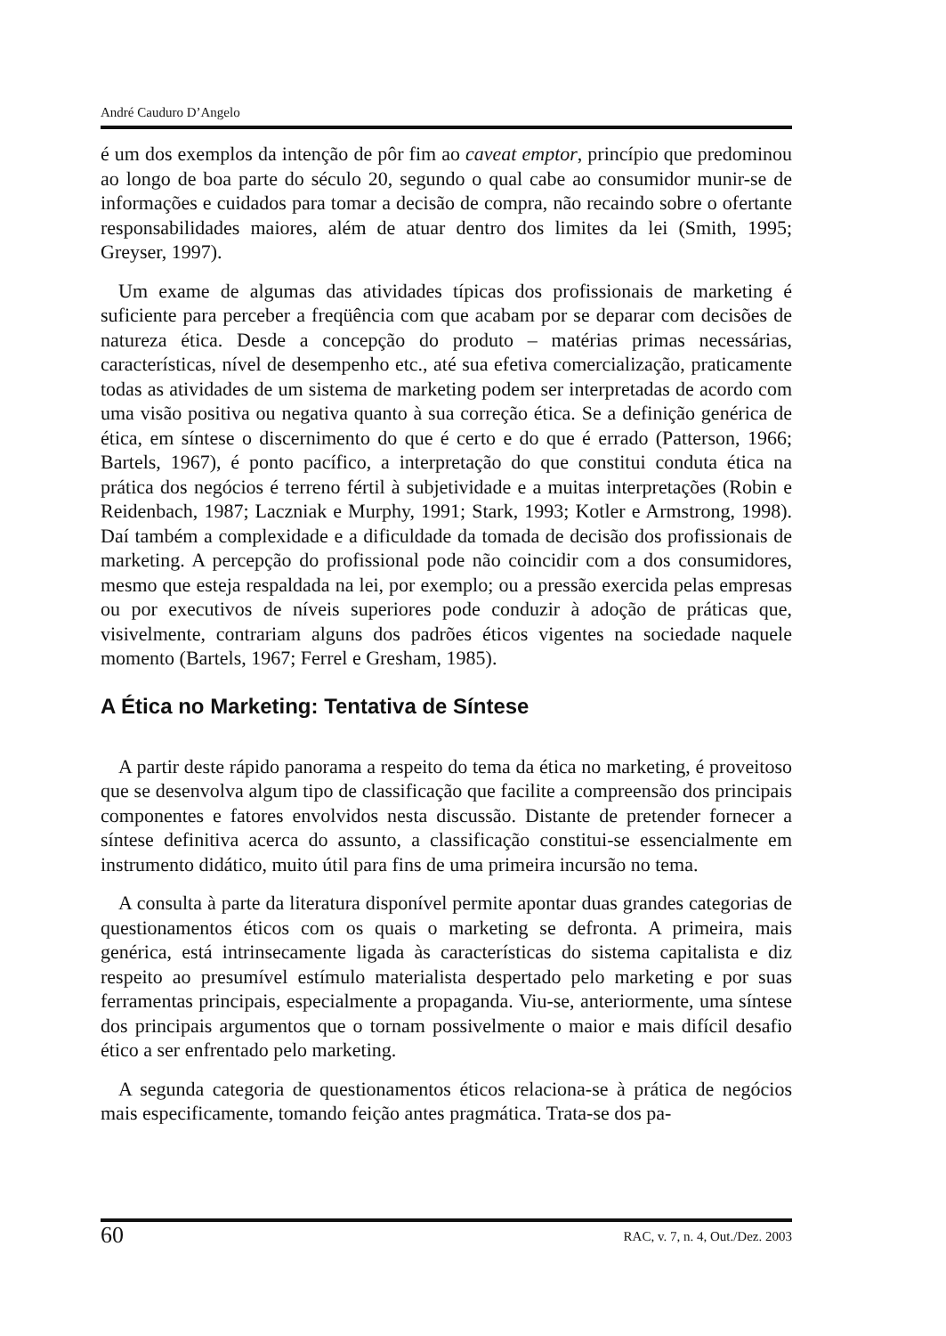André Cauduro D’Angelo
é um dos exemplos da intenção de pôr fim ao caveat emptor, princípio que predominou ao longo de boa parte do século 20, segundo o qual cabe ao consumidor munir-se de informações e cuidados para tomar a decisão de compra, não recaindo sobre o ofertante responsabilidades maiores, além de atuar dentro dos limites da lei (Smith, 1995; Greyser, 1997).
Um exame de algumas das atividades típicas dos profissionais de marketing é suficiente para perceber a freqüência com que acabam por se deparar com decisões de natureza ética. Desde a concepção do produto – matérias primas necessárias, características, nível de desempenho etc., até sua efetiva comercialização, praticamente todas as atividades de um sistema de marketing podem ser interpretadas de acordo com uma visão positiva ou negativa quanto à sua correção ética. Se a definição genérica de ética, em síntese o discernimento do que é certo e do que é errado (Patterson, 1966; Bartels, 1967), é ponto pacífico, a interpretação do que constitui conduta ética na prática dos negócios é terreno fértil à subjetividade e a muitas interpretações (Robin e Reidenbach, 1987; Laczniak e Murphy, 1991; Stark, 1993; Kotler e Armstrong, 1998). Daí também a complexidade e a dificuldade da tomada de decisão dos profissionais de marketing. A percepção do profissional pode não coincidir com a dos consumidores, mesmo que esteja respaldada na lei, por exemplo; ou a pressão exercida pelas empresas ou por executivos de níveis superiores pode conduzir à adoção de práticas que, visivelmente, contrariam alguns dos padrões éticos vigentes na sociedade naquele momento (Bartels, 1967; Ferrel e Gresham, 1985).
A Ética no Marketing: Tentativa de Síntese
A partir deste rápido panorama a respeito do tema da ética no marketing, é proveitoso que se desenvolva algum tipo de classificação que facilite a compreensão dos principais componentes e fatores envolvidos nesta discussão. Distante de pretender fornecer a síntese definitiva acerca do assunto, a classificação constitui-se essencialmente em instrumento didático, muito útil para fins de uma primeira incursão no tema.
A consulta à parte da literatura disponível permite apontar duas grandes categorias de questionamentos éticos com os quais o marketing se defronta. A primeira, mais genérica, está intrinsecamente ligada às características do sistema capitalista e diz respeito ao presumível estímulo materialista despertado pelo marketing e por suas ferramentas principais, especialmente a propaganda. Viu-se, anteriormente, uma síntese dos principais argumentos que o tornam possivelmente o maior e mais difícil desafio ético a ser enfrentado pelo marketing.
A segunda categoria de questionamentos éticos relaciona-se à prática de negócios mais especificamente, tomando feição antes pragmática. Trata-se dos pa-
60 RAC, v. 7, n. 4, Out./Dez. 2003